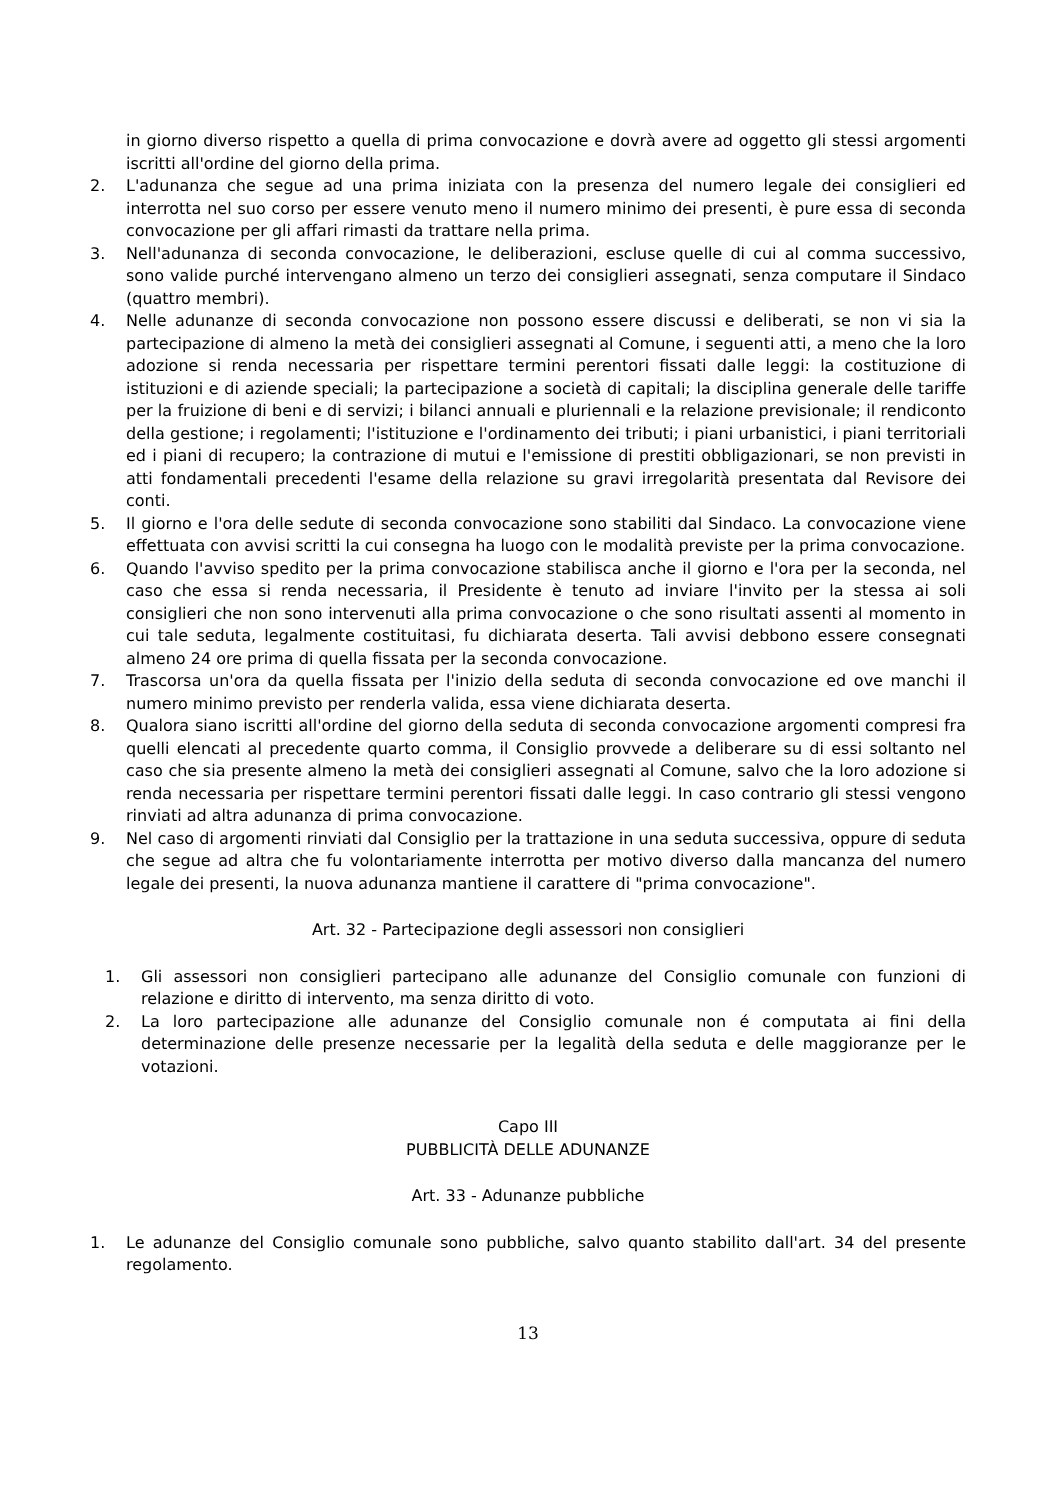in giorno diverso rispetto a quella di prima convocazione e dovrà avere ad oggetto gli stessi argomenti iscritti all'ordine del giorno della prima.
2. L'adunanza che segue ad una prima iniziata con la presenza del numero legale dei consiglieri ed interrotta nel suo corso per essere venuto meno il numero minimo dei presenti, è pure essa di seconda convocazione per gli affari rimasti da trattare nella prima.
3. Nell'adunanza di seconda convocazione, le deliberazioni, escluse quelle di cui al comma successivo, sono valide purché intervengano almeno un terzo dei consiglieri assegnati, senza computare il Sindaco (quattro membri).
4. Nelle adunanze di seconda convocazione non possono essere discussi e deliberati, se non vi sia la partecipazione di almeno la metà dei consiglieri assegnati al Comune, i seguenti atti, a meno che la loro adozione si renda necessaria per rispettare termini perentori fissati dalle leggi: la costituzione di istituzioni e di aziende speciali; la partecipazione a società di capitali; la disciplina generale delle tariffe per la fruizione di beni e di servizi; i bilanci annuali e pluriennali e la relazione previsionale; il rendiconto della gestione; i regolamenti; l'istituzione e l'ordinamento dei tributi; i piani urbanistici, i piani territoriali ed i piani di recupero; la contrazione di mutui e l'emissione di prestiti obbligazionari, se non previsti in atti fondamentali precedenti l'esame della relazione su gravi irregolarità presentata dal Revisore dei conti.
5. Il giorno e l'ora delle sedute di seconda convocazione sono stabiliti dal Sindaco. La convocazione viene effettuata con avvisi scritti la cui consegna ha luogo con le modalità previste per la prima convocazione.
6. Quando l'avviso spedito per la prima convocazione stabilisca anche il giorno e l'ora per la seconda, nel caso che essa si renda necessaria, il Presidente è tenuto ad inviare l'invito per la stessa ai soli consiglieri che non sono intervenuti alla prima convocazione o che sono risultati assenti al momento in cui tale seduta, legalmente costituitasi, fu dichiarata deserta. Tali avvisi debbono essere consegnati almeno 24 ore prima di quella fissata per la seconda convocazione.
7. Trascorsa un'ora da quella fissata per l'inizio della seduta di seconda convocazione ed ove manchi il numero minimo previsto per renderla valida, essa viene dichiarata deserta.
8. Qualora siano iscritti all'ordine del giorno della seduta di seconda convocazione argomenti compresi fra quelli elencati al precedente quarto comma, il Consiglio provvede a deliberare su di essi soltanto nel caso che sia presente almeno la metà dei consiglieri assegnati al Comune, salvo che la loro adozione si renda necessaria per rispettare termini perentori fissati dalle leggi. In caso contrario gli stessi vengono rinviati ad altra adunanza di prima convocazione.
9. Nel caso di argomenti rinviati dal Consiglio per la trattazione in una seduta successiva, oppure di seduta che segue ad altra che fu volontariamente interrotta per motivo diverso dalla mancanza del numero legale dei presenti, la nuova adunanza mantiene il carattere di "prima convocazione".
Art. 32 - Partecipazione degli assessori non consiglieri
1. Gli assessori non consiglieri partecipano alle adunanze del Consiglio comunale con funzioni di relazione e diritto di intervento, ma senza diritto di voto.
2. La loro partecipazione alle adunanze del Consiglio comunale non é computata ai fini della determinazione delle presenze necessarie per la legalità della seduta e delle maggioranze per le votazioni.
Capo III
PUBBLICITÀ DELLE ADUNANZE
Art. 33 - Adunanze pubbliche
1. Le adunanze del Consiglio comunale sono pubbliche, salvo quanto stabilito dall'art. 34 del presente regolamento.
13